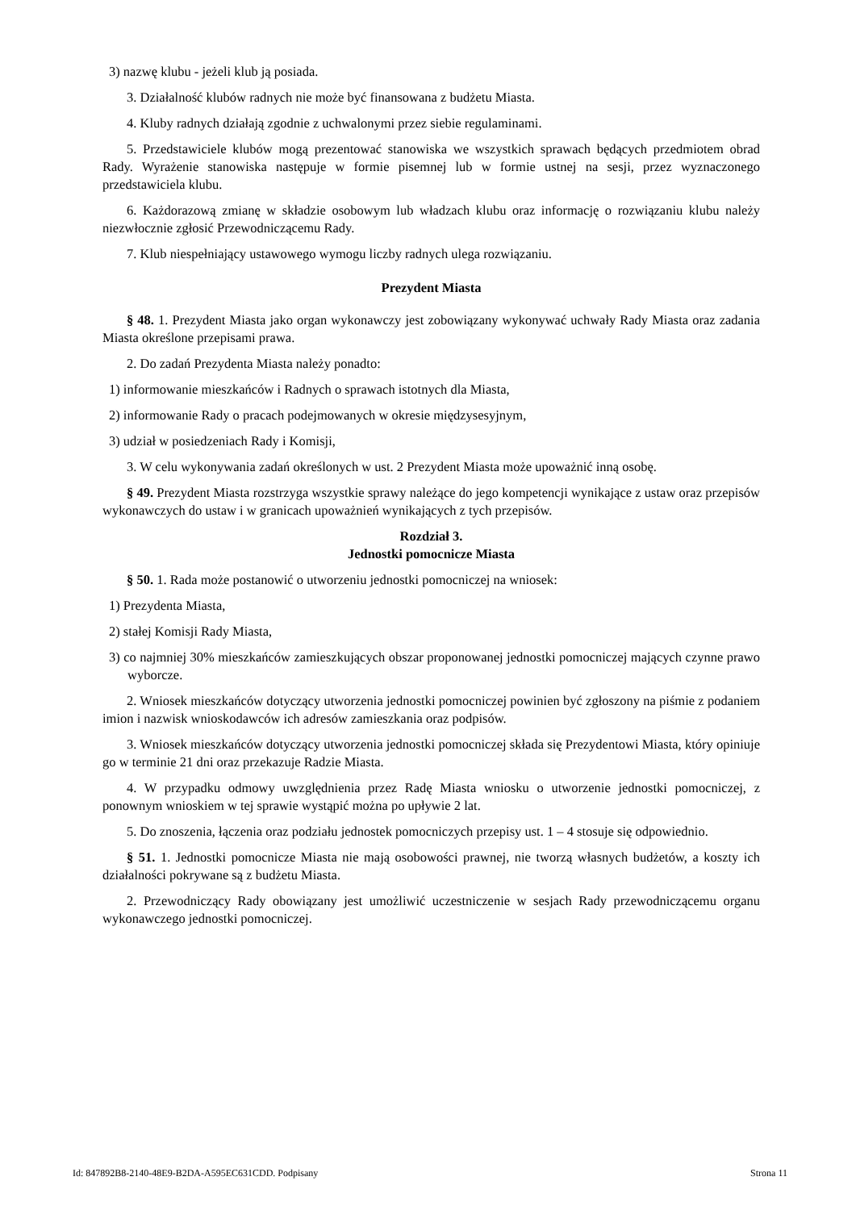3) nazwę klubu - jeżeli klub ją posiada.
3. Działalność klubów radnych nie może być finansowana z budżetu Miasta.
4. Kluby radnych działają zgodnie z uchwalonymi przez siebie regulaminami.
5. Przedstawiciele klubów mogą prezentować stanowiska we wszystkich sprawach będących przedmiotem obrad Rady. Wyrażenie stanowiska następuje w formie pisemnej lub w formie ustnej na sesji, przez wyznaczonego przedstawiciela klubu.
6. Każdorazową zmianę w składzie osobowym lub władzach klubu oraz informację o rozwiązaniu klubu należy niezwłocznie zgłosić Przewodniczącemu Rady.
7. Klub niespełniający ustawowego wymogu liczby radnych ulega rozwiązaniu.
Prezydent Miasta
§ 48. 1. Prezydent Miasta jako organ wykonawczy jest zobowiązany wykonywać uchwały Rady Miasta oraz zadania Miasta określone przepisami prawa.
2. Do zadań Prezydenta Miasta należy ponadto:
1) informowanie mieszkańców i Radnych o sprawach istotnych dla Miasta,
2) informowanie Rady o pracach podejmowanych w okresie międzysesyjnym,
3) udział w posiedzeniach Rady i Komisji,
3. W celu wykonywania zadań określonych w ust. 2 Prezydent Miasta może upoważnić inną osobę.
§ 49. Prezydent Miasta rozstrzyga wszystkie sprawy należące do jego kompetencji wynikające z ustaw oraz przepisów wykonawczych do ustaw i w granicach upoważnień wynikających z tych przepisów.
Rozdział 3.
Jednostki pomocnicze Miasta
§ 50. 1. Rada może postanowić o utworzeniu jednostki pomocniczej na wniosek:
1) Prezydenta Miasta,
2) stałej Komisji Rady Miasta,
3) co najmniej 30% mieszkańców zamieszkujących obszar proponowanej jednostki pomocniczej mających czynne prawo wyborcze.
2. Wniosek mieszkańców dotyczący utworzenia jednostki pomocniczej powinien być zgłoszony na piśmie z podaniem imion i nazwisk wnioskodawców ich adresów zamieszkania oraz podpisów.
3. Wniosek mieszkańców dotyczący utworzenia jednostki pomocniczej składa się Prezydentowi Miasta, który opiniuje go w terminie 21 dni oraz przekazuje Radzie Miasta.
4. W przypadku odmowy uwzględnienia przez Radę Miasta wniosku o utworzenie jednostki pomocniczej, z ponownym wnioskiem w tej sprawie wystąpić można po upływie 2 lat.
5. Do znoszenia, łączenia oraz podziału jednostek pomocniczych przepisy ust. 1 – 4 stosuje się odpowiednio.
§ 51. 1. Jednostki pomocnicze Miasta nie mają osobowości prawnej, nie tworzą własnych budżetów, a koszty ich działalności pokrywane są z budżetu Miasta.
2. Przewodniczący Rady obowiązany jest umożliwić uczestniczenie w sesjach Rady przewodniczącemu organu wykonawczego jednostki pomocniczej.
Id: 847892B8-2140-48E9-B2DA-A595EC631CDD. Podpisany Strona 11